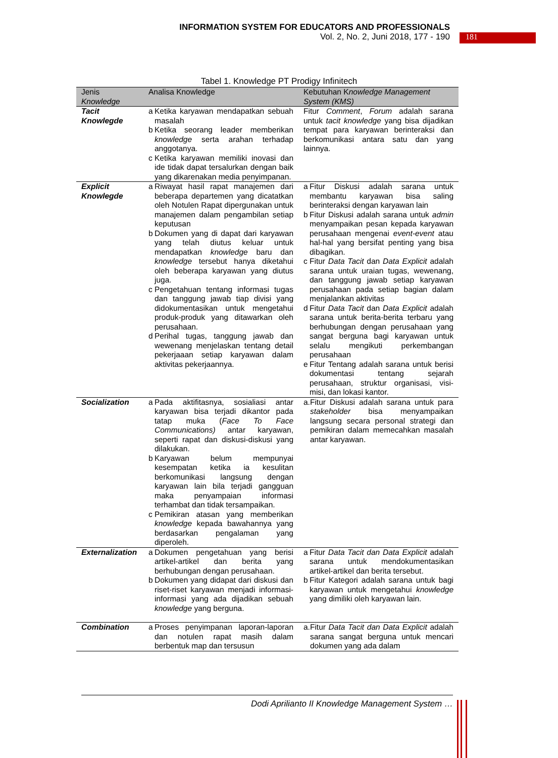INFORMATION SYSTEM FOR EDUCATORS AND PROFESSIONALS
Vol. 2, No. 2, Juni 2018, 177 - 190
181
Tabel 1. Knowledge PT Prodigy Infinitech
| Jenis Knowledge | Analisa Knowledge | Kebutuhan K nowledge Management System (KMS) |
| --- | --- | --- |
| Tacit Knowlegde | / a / Ketika karyawan mendapatkan sebuah masalah / / b / Ketika seorang leader memberikan knowledge serta arahan terhadap anggotanya. / / c / Ketika karyawan memiliki inovasi dan ide tidak dapat tersalurkan dengan baik yang dikarenakan media penyimpanan. / | Fitur Comment , Forum adalah sarana untuk tacit knowledge yang bisa dijadikan tempat para karyawan berinteraksi dan berkomunikasi antara satu dan yang lainnya. |
| Explicit Knowlegde | / a / Riwayat hasil rapat manajemen dari beberapa departemen yang dicatatkan oleh Notulen Rapat dipergunakan untuk manajemen dalam pengambilan setiap keputusan / / b / Dokumen yang di dapat dari karyawan yang telah diutus keluar untuk mendapatkan knowledge baru dan knowledge tersebut hanya diketahui oleh beberapa karyawan yang diutus juga. / / c / Pengetahuan tentang informasi tugas dan tanggung jawab tiap divisi yang didokumentasikan untuk mengetahui produk-produk yang ditawarkan oleh perusahaan. / / d / Perihal tugas, tanggung jawab dan wewenang menjelaskan tentang detail pekerjaaan setiap karyawan dalam aktivitas pekerjaannya. / | / a / Fitur Diskusi adalah sarana untuk membantu karyawan bisa saling berinteraksi dengan karyawan lain / / b / Fitur Diskusi adalah sarana untuk admin menyampaikan pesan kepada karyawan perusahaan mengenai event-event atau hal-hal yang bersifat penting yang bisa dibagikan. / / c / Fitur Data Tacit dan Data Explicit adalah sarana untuk uraian tugas, wewenang, dan tanggung jawab setiap karyawan perusahaan pada setiap bagian dalam menjalankan aktivitas / / d / Fitur Data Tacit dan Data Explicit adalah sarana untuk berita-berita terbaru yang berhubungan dengan perusahaan yang sangat berguna bagi karyawan untuk selalu mengikuti perkembangan perusahaan / / e / Fitur Tentang adalah sarana untuk berisi dokumentasi tentang sejarah perusahaan, struktur organisasi, visi-misi, dan lokasi kantor. / |
| Socialization | / a / Pada aktifitasnya, sosialiasi antar karyawan bisa terjadi dikantor pada tatap muka ( Face To Face Communications) antar karyawan, seperti rapat dan diskusi-diskusi yang dilakukan. / / b / Karyawan belum mempunyai kesempatan ketika ia kesulitan berkomunikasi langsung dengan karyawan lain bila terjadi gangguan maka penyampaian informasi terhambat dan tidak tersampaikan. / / c / Pemikiran atasan yang memberikan knowledge kepada bawahannya yang berdasarkan pengalaman yang diperoleh. / | / a. / Fitur Diskusi adalah sarana untuk para stakeholder bisa menyampaikan langsung secara personal strategi dan pemikiran dalam memecahkan masalah antar karyawan. / |
| Externalization | / a / Dokumen pengetahuan yang berisi artikel-artikel dan berita yang berhubungan dengan perusahaan. / / b / Dokumen yang didapat dari diskusi dan riset-riset karyawan menjadi informasi-informasi yang ada dijadikan sebuah knowledge yang berguna. / | / a / Fitur Data Tacit dan Data Explicit adalah sarana untuk mendokumentasikan artikel-artikel dan berita tersebut. / / b / Fitur Kategori adalah sarana untuk bagi karyawan untuk mengetahui knowledge yang dimiliki oleh karyawan lain. / |
| Combination | / a / Proses penyimpanan laporan-laporan dan notulen rapat masih dalam berbentuk map dan tersusun / | / a. / Fitur Data Tacit dan Data Explicit adalah sarana sangat berguna untuk mencari dokumen yang ada dalam / |
Dodi Aprilianto II Knowledge Management System …